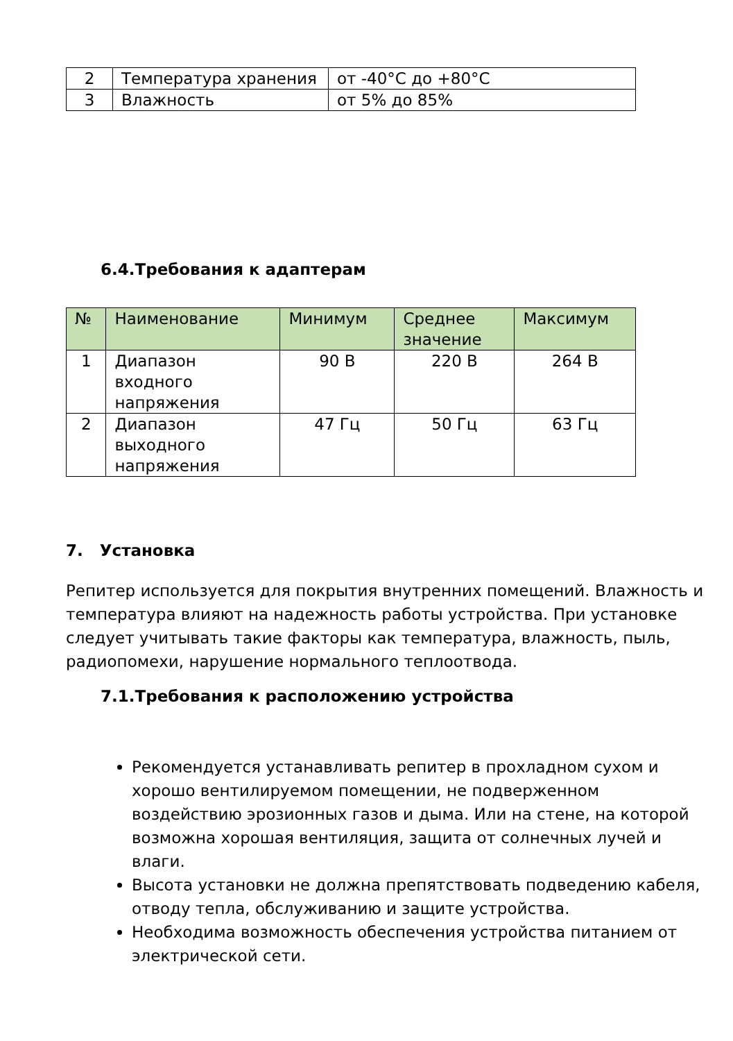| 2 | Температура хранения | от -40°C до +80°C |
| 3 | Влажность | от 5% до 85% |
6.4.Требования к адаптерам
| № | Наименование | Минимум | Среднее значение | Максимум |
| --- | --- | --- | --- | --- |
| 1 | Диапазон входного напряжения | 90 В | 220 В | 264 В |
| 2 | Диапазон выходного напряжения | 47 Гц | 50 Гц | 63 Гц |
7. Установка
Репитер используется для покрытия внутренних помещений. Влажность и температура влияют на надежность работы устройства. При установке следует учитывать такие факторы как температура, влажность, пыль, радиопомехи, нарушение нормального теплоотвода.
7.1.Требования к расположению устройства
Рекомендуется устанавливать репитер в прохладном сухом и хорошо вентилируемом помещении, не подверженном воздействию эрозионных газов и дыма. Или на стене, на которой возможна хорошая вентиляция, защита от солнечных лучей и влаги.
Высота установки не должна препятствовать подведению кабеля, отводу тепла, обслуживанию и защите устройства.
Необходима возможность обеспечения устройства питанием от электрической сети.